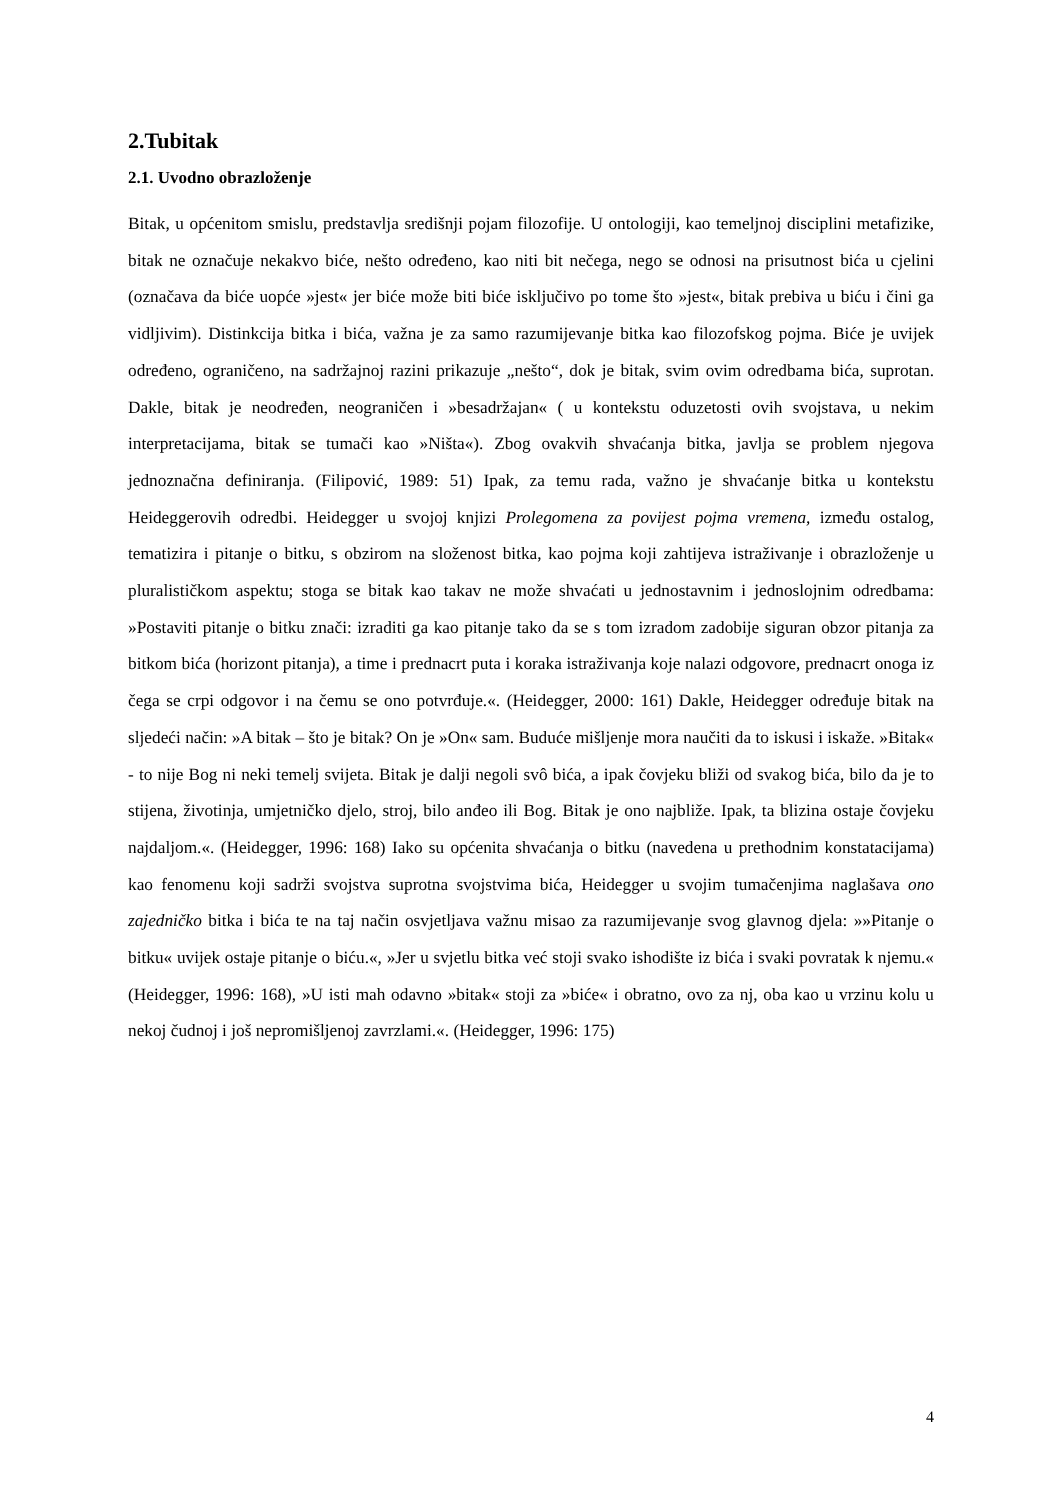2.Tubitak
2.1. Uvodno obrazloženje
Bitak, u općenitom smislu, predstavlja središnji pojam filozofije. U ontologiji, kao temeljnoj disciplini metafizike, bitak ne označuje nekakvo biće, nešto određeno, kao niti bit nečega, nego se odnosi na prisutnost bića u cjelini (označava da biće uopće »jest« jer biće može biti biće isključivo po tome što »jest«, bitak prebiva u biću i čini ga vidljivim). Distinkcija bitka i bića, važna je za samo razumijevanje bitka kao filozofskog pojma. Biće je uvijek određeno, ograničeno, na sadržajnoj razini prikazuje „nešto“, dok je bitak, svim ovim odredbama bića, suprotan. Dakle, bitak je neodređen, neograničen i »besadržajan« ( u kontekstu oduzetosti ovih svojstava, u nekim interpretacijama, bitak se tumači kao »Ništa«). Zbog ovakvih shvaćanja bitka, javlja se problem njegova jednoznačna definiranja. (Filipović, 1989: 51) Ipak, za temu rada, važno je shvaćanje bitka u kontekstu Heideggerovih odredbi. Heidegger u svojoj knjizi Prolegomena za povijest pojma vremena, između ostalog, tematizira i pitanje o bitku, s obzirom na složenost bitka, kao pojma koji zahtijeva istraživanje i obrazloženje u pluralističkom aspektu; stoga se bitak kao takav ne može shvaćati u jednostavnim i jednoslojnim odredbama: »Postaviti pitanje o bitku znači: izraditi ga kao pitanje tako da se s tom izradom zadobije siguran obzor pitanja za bitkom bića (horizont pitanja), a time i prednacrt puta i koraka istraživanja koje nalazi odgovore, prednacrt onoga iz čega se crpi odgovor i na čemu se ono potvrđuje.«. (Heidegger, 2000: 161) Dakle, Heidegger određuje bitak na sljedeći način: »A bitak – što je bitak? On je »On« sam. Buduće mišljenje mora naučiti da to iskusi i iskaže. »Bitak« - to nije Bog ni neki temelj svijeta. Bitak je dalji negoli svô bića, a ipak čovjeku bliži od svakog bića, bilo da je to stijena, životinja, umjetničko djelo, stroj, bilo anđeo ili Bog. Bitak je ono najbliže. Ipak, ta blizina ostaje čovjeku najdaljom.«. (Heidegger, 1996: 168) Iako su općenita shvaćanja o bitku (navedena u prethodnim konstatacijama) kao fenomenu koji sadrži svojstva suprotna svojstvima bića, Heidegger u svojim tumačenjima naglašava ono zajedničko bitka i bića te na taj način osvjetljava važnu misao za razumijevanje svog glavnog djela: »»Pitanje o bitku« uvijek ostaje pitanje o biću.«, »Jer u svjetlu bitka već stoji svako ishodište iz bića i svaki povratak k njemu.« (Heidegger, 1996: 168), »U isti mah odavno »bitak« stoji za »biće« i obratno, ovo za nj, oba kao u vrzinu kolu u nekoj čudnoj i još nepromišljenoj zavrzlami.«. (Heidegger, 1996: 175)
4